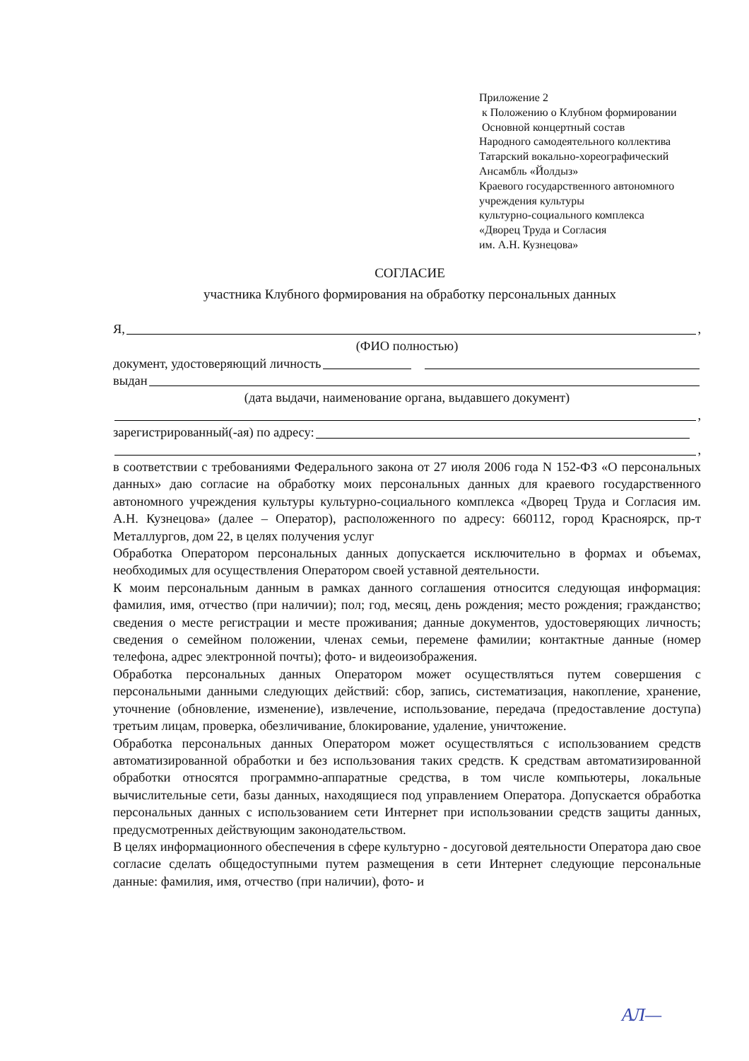Приложение 2
к Положению о Клубном формировании
Основной концертный состав
Народного самодеятельного коллектива
Татарский вокально-хореографический
Ансамбль «Йолдыз»
Краевого государственного автономного
учреждения культуры
культурно-социального комплекса
«Дворец Труда и Согласия
им. А.Н. Кузнецова»
СОГЛАСИЕ
участника Клубного формирования на обработку персональных данных
Я, ,
(ФИО полностью)
документ, удостоверяющий личность
выдан
(дата выдачи, наименование органа, выдавшего документ)
,
зарегистрированный(-ая) по адресу:
,
в соответствии с требованиями Федерального закона от 27 июля 2006 года N 152-ФЗ «О персональных данных» даю согласие на обработку моих персональных данных для краевого государственного автономного учреждения культуры культурно-социального комплекса «Дворец Труда и Согласия им. А.Н. Кузнецова» (далее – Оператор), расположенного по адресу: 660112, город Красноярск, пр-т Металлургов, дом 22, в целях получения услуг
Обработка Оператором персональных данных допускается исключительно в формах и объемах, необходимых для осуществления Оператором своей уставной деятельности.
К моим персональным данным в рамках данного соглашения относится следующая информация: фамилия, имя, отчество (при наличии); пол; год, месяц, день рождения; место рождения; гражданство; сведения о месте регистрации и месте проживания; данные документов, удостоверяющих личность; сведения о семейном положении, членах семьи, перемене фамилии; контактные данные (номер телефона, адрес электронной почты); фото- и видеоизображения.
Обработка персональных данных Оператором может осуществляться путем совершения с персональными данными следующих действий: сбор, запись, систематизация, накопление, хранение, уточнение (обновление, изменение), извлечение, использование, передача (предоставление доступа) третьим лицам, проверка, обезличивание, блокирование, удаление, уничтожение.
Обработка персональных данных Оператором может осуществляться с использованием средств автоматизированной обработки и без использования таких средств. К средствам автоматизированной обработки относятся программно-аппаратные средства, в том числе компьютеры, локальные вычислительные сети, базы данных, находящиеся под управлением Оператора. Допускается обработка персональных данных с использованием сети Интернет при использовании средств защиты данных, предусмотренных действующим законодательством.
В целях информационного обеспечения в сфере культурно - досуговой деятельности Оператора даю свое согласие сделать общедоступными путем размещения в сети Интернет следующие персональные данные: фамилия, имя, отчество (при наличии), фото- и
АЛ—